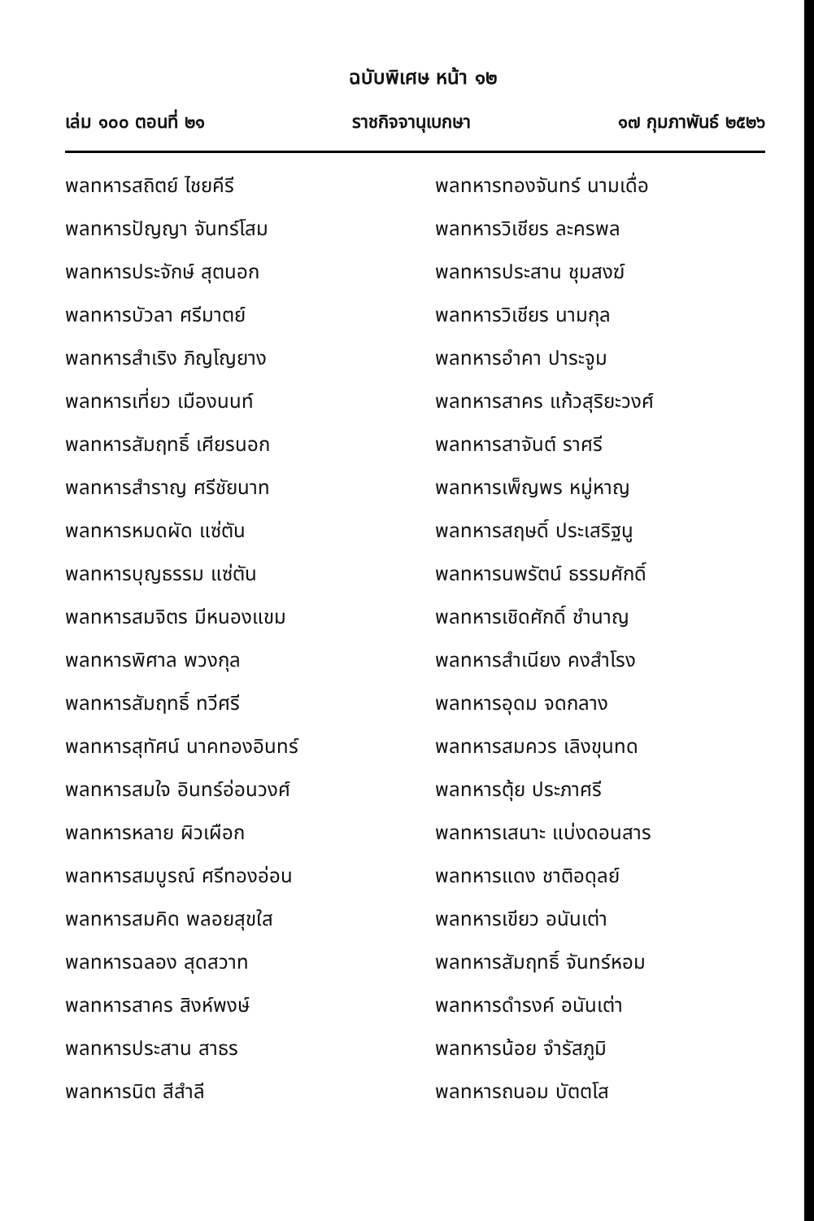ฉบับพิเศษ หน้า ๑๒
เล่ม ๑๐๐ ตอนที่ ๒๑ ราชกิจจานุเบกษา ๑๗ กุมภาพันธ์ ๒๕๒๖
พลทหารสถิตย์ ไชยคีรี
พลทหารปัญญา จันทร์โสม
พลทหารประจักษ์ สุตนอก
พลทหารบัวลา ศรีมาตย์
พลทหารสำเริง ภิญโญยาง
พลทหารเที่ยว เมืองนนท์
พลทหารสัมฤทธิ์ เศียรนอก
พลทหารสำราญ ศรีชัยนาท
พลทหารหมดผัด แซ่ตัน
พลทหารบุญธรรม แซ่ตัน
พลทหารสมจิตร มีหนองแขม
พลทหารพิศาล พวงกุล
พลทหารสัมฤทธิ์ ทวีศรี
พลทหารสุทัศน์ นาคทองอินทร์
พลทหารสมใจ อินทร์อ่อนวงศ์
พลทหารหลาย ผิวเผือก
พลทหารสมบูรณ์ ศรีทองอ่อน
พลทหารสมคิด พลอยสุขใส
พลทหารฉลอง สุดสวาท
พลทหารสาคร สิงห์พงษ์
พลทหารประสาน สาธร
พลทหารนิต สีสำลี
พลทหารทองจันทร์ นามเดื่อ
พลทหารวิเชียร ละครพล
พลทหารประสาน ชุมสงฆ์
พลทหารวิเชียร นามกุล
พลทหารอำคา ปาระจูม
พลทหารสาคร แก้วสุริยะวงศ์
พลทหารสาจันต์ ราศรี
พลทหารเพ็ญพร หมู่หาญ
พลทหารสฤษดิ์ ประเสริฐนู
พลทหารนพรัตน์ ธรรมศักดิ์
พลทหารเชิดศักดิ์ ชำนาญ
พลทหารสำเนียง คงสำโรง
พลทหารอุดม จดกลาง
พลทหารสมควร เลิงขุนทด
พลทหารตุ้ย ประภาศรี
พลทหารเสนาะ แบ่งดอนสาร
พลทหารแดง ชาติอดุลย์
พลทหารเขียว อนันเต่า
พลทหารสัมฤทธิ์ จันทร์หอม
พลทหารดำรงค์ อนันเต่า
พลทหารน้อย จำรัสภูมิ
พลทหารถนอม บัตตโส